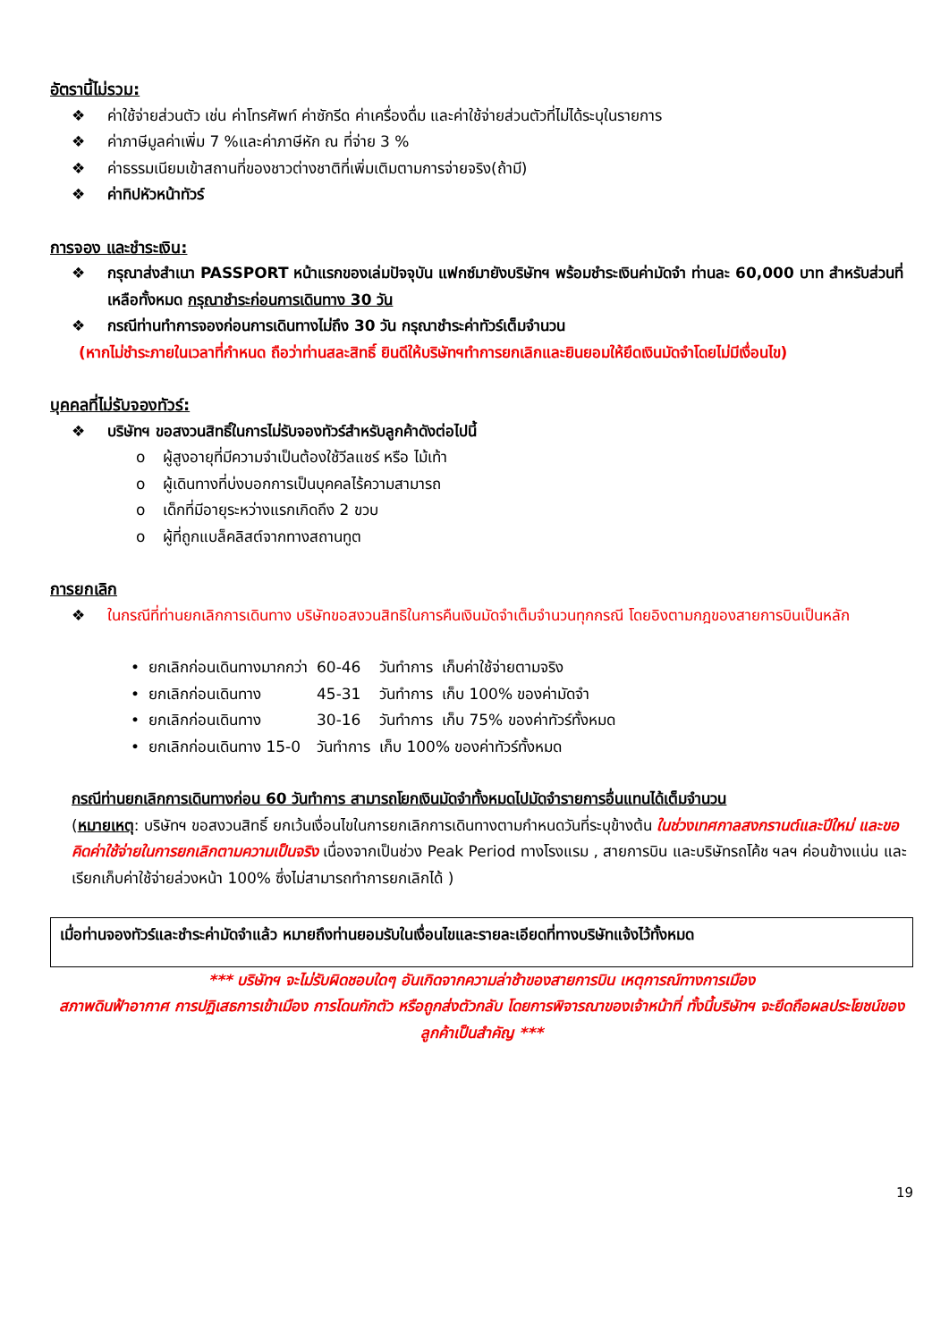อัตรานี้ไม่รวม:
❖ ค่าใช้จ่ายส่วนตัว เช่น ค่าโทรศัพท์ ค่าซักรีด ค่าเครื่องดื่ม และค่าใช้จ่ายส่วนตัวที่ไม่ได้ระบุในรายการ
❖ ค่าภาษีมูลค่าเพิ่ม 7 %และค่าภาษีหัก ณ ที่จ่าย 3 %
❖ ค่าธรรมเนียมเข้าสถานที่ของชาวต่างชาติที่เพิ่มเติมตามการจ่ายจริง(ถ้ามี)
❖ ค่าทิปหัวหน้าทัวร์
การจอง และชำระเงิน:
❖ กรุณาส่งสำเนา PASSPORT หน้าแรกของเล่มปัจจุบัน แฟกซ์มายังบริษัทฯ พร้อมชำระเงินค่ามัดจำ ท่านละ 60,000 บาท สำหรับส่วนที่เหลือทั้งหมด กรุณาชำระก่อนการเดินทาง 30 วัน
❖ กรณีท่านทำการจองก่อนการเดินทางไม่ถึง 30 วัน กรุณาชำระค่าทัวร์เต็มจำนวน
(หากไม่ชำระภายในเวลาที่กำหนด ถือว่าท่านสละสิทธิ์ ยินดีให้บริษัทฯทำการยกเลิกและยินยอมให้ยึดเงินมัดจำโดยไม่มีเงื่อนไข)
บุคคลที่ไม่รับจองทัวร์:
❖ บริษัทฯ ขอสงวนสิทธิ์ในการไม่รับจองทัวร์สำหรับลูกค้าดังต่อไปนี้
o ผู้สูงอายุที่มีความจำเป็นต้องใช้วีลแชร์ หรือ ไม้เท้า
o ผู้เดินทางที่บ่งบอกการเป็นบุคคลไร้ความสามารถ
o เด็กที่มีอายุระหว่างแรกเกิดถึง 2 ขวบ
o ผู้ที่ถูกแบล็คลิสต์จากทางสถานทูต
การยกเลิก
❖ ในกรณีที่ท่านยกเลิกการเดินทาง บริษัทขอสงวนสิทธิในการคืนเงินมัดจำเต็มจำนวนทุกกรณี โดยอิงตามกฎของสายการบินเป็นหลัก
| • | ยกเลิกก่อนเดินทางมากกว่า | 60-46 | วันทำการ | เก็บค่าใช้จ่ายตามจริง |
| • | ยกเลิกก่อนเดินทาง | 45-31 | วันทำการ | เก็บ 100% ของค่ามัดจำ |
| • | ยกเลิกก่อนเดินทาง | 30-16 | วันทำการ | เก็บ 75% ของค่าทัวร์ทั้งหมด |
| • | ยกเลิกก่อนเดินทาง 15-0 | วันทำการ | เก็บ 100% ของค่าทัวร์ทั้งหมด | |
กรณีท่านยกเลิกการเดินทางก่อน 60 วันทำการ สามารถโยกเงินมัดจำทั้งหมดไปมัดจำรายการอื่นแทนได้เต็มจำนวน
(หมายเหตุ: บริษัทฯ ขอสงวนสิทธิ์ ยกเว้นเงื่อนไขในการยกเลิกการเดินทางตามกำหนดวันที่ระบุข้างต้น ในช่วงเทศกาลสงกรานต์และปีใหม่ และขอคิดค่าใช้จ่ายในการยกเลิกตามความเป็นจริง เนื่องจากเป็นช่วง Peak Period ทางโรงแรม , สายการบิน และบริษัทรถโค้ช ฯลฯ ค่อนข้างแน่น และเรียกเก็บค่าใช้จ่ายล่วงหน้า 100% ซึ่งไม่สามารถทำการยกเลิกได้ )
เมื่อท่านจองทัวร์และชำระค่ามัดจำแล้ว หมายถึงท่านยอมรับในเงื่อนไขและรายละเอียดที่ทางบริษัทแจ้งไว้ทั้งหมด
*** บริษัทฯ จะไม่รับผิดชอบใดๆ อันเกิดจากความล่าช้าของสายการบิน เหตุการณ์ทางการเมือง
สภาพดินฟ้าอากาศ การปฏิเสธการเข้าเมือง การโดนกักตัว หรือถูกส่งตัวกลับ โดยการพิจารณาของเจ้าหน้าที่ ทั้งนี้บริษัทฯ จะยึดถือผลประโยชน์ของลูกค้าเป็นสำคัญ ***
19